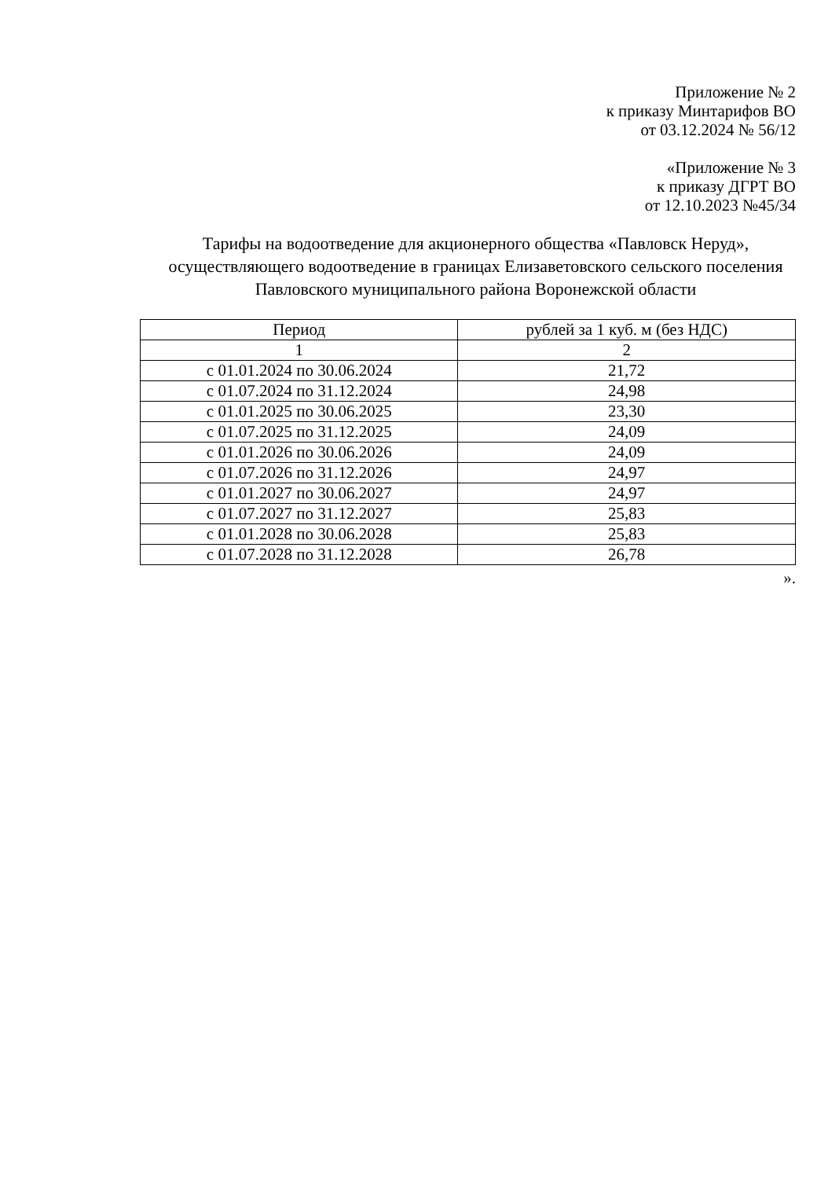Приложение № 2
к приказу Минтарифов ВО
от 03.12.2024 № 56/12
«Приложение № 3
к приказу ДГРТ ВО
от 12.10.2023 №45/34
Тарифы на водоотведение для акционерного общества «Павловск Неруд», осуществляющего водоотведение в границах Елизаветовского сельского поселения Павловского муниципального района Воронежской области
| Период | рублей за 1 куб. м (без НДС) |
| --- | --- |
| 1 | 2 |
| с 01.01.2024 по 30.06.2024 | 21,72 |
| с 01.07.2024 по 31.12.2024 | 24,98 |
| с 01.01.2025 по 30.06.2025 | 23,30 |
| с 01.07.2025 по 31.12.2025 | 24,09 |
| с 01.01.2026 по 30.06.2026 | 24,09 |
| с 01.07.2026 по 31.12.2026 | 24,97 |
| с 01.01.2027 по 30.06.2027 | 24,97 |
| с 01.07.2027 по 31.12.2027 | 25,83 |
| с 01.01.2028 по 30.06.2028 | 25,83 |
| с 01.07.2028 по 31.12.2028 | 26,78 |
».